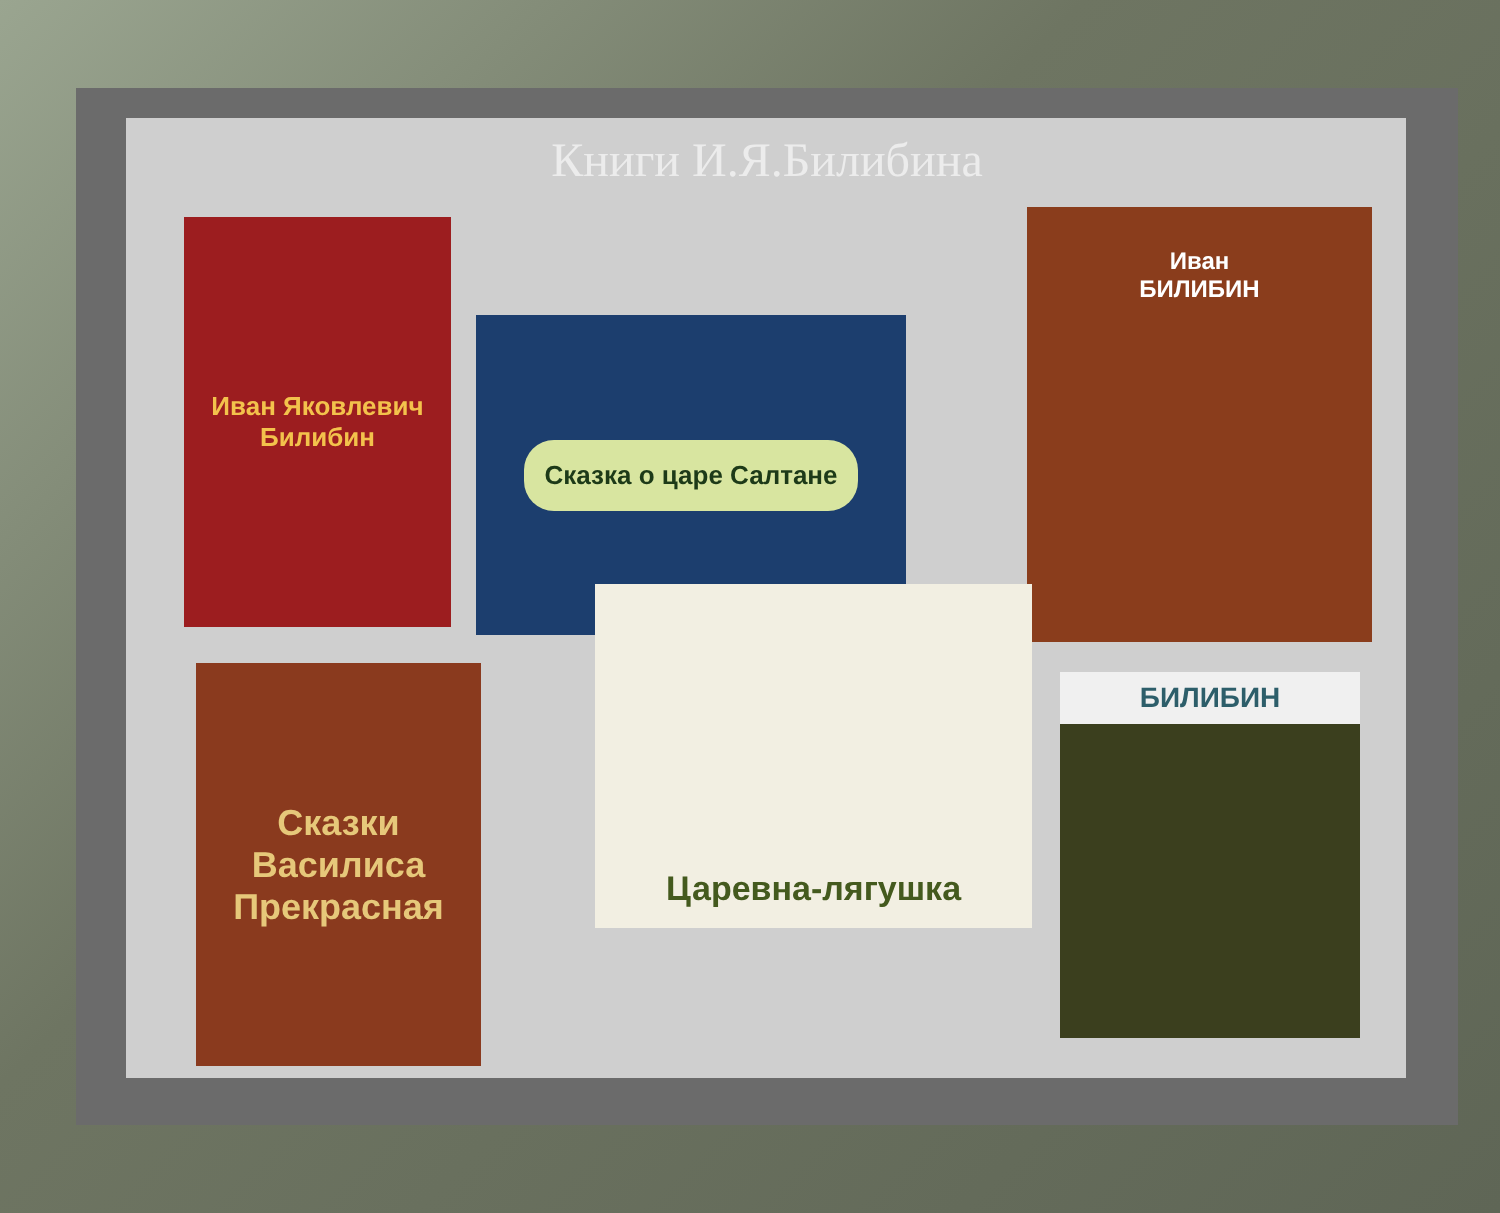Книги И.Я.Билибина
Иван Яковлевич
Билибин
Сказка о царе Салтане
Иван
БИЛИБИН
Сказки
Василиса Прекрасная
Царевна-лягушка
БИЛИБИН